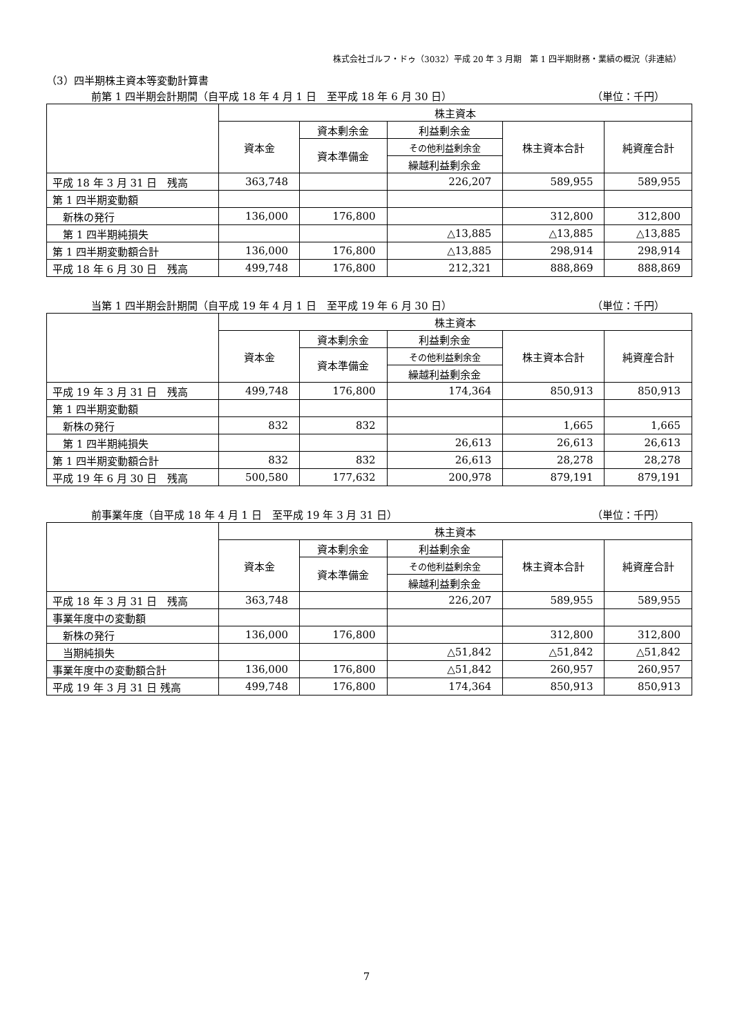株式会社ゴルフ・ドゥ（3032）平成 20 年 3 月期　第 1 四半期財務・業績の概況（非連結）
（3）四半期株主資本等変動計算書
前第 1 四半期会計期間（自平成 18 年 4 月 1 日　至平成 18 年 6 月 30 日） （単位：千円）
| | 株主資本 | | | | |
| --- | --- | --- | --- | --- | --- |
| | 資本金 | 資本剰余金 | 利益剰余金 | 株主資本合計 | 純資産合計 |
| | | 資本準備金 | その他利益剰余金 | | |
| | | | 繰越利益剰余金 | | |
| 平成 18 年 3 月 31 日 残高 | 363,748 | | 226,207 | 589,955 | 589,955 |
| 第 1 四半期変動額 | | | | | |
| 新株の発行 | 136,000 | 176,800 | | 312,800 | 312,800 |
| 第 1 四半期純損失 | | | △13,885 | △13,885 | △13,885 |
| 第 1 四半期変動額合計 | 136,000 | 176,800 | △13,885 | 298,914 | 298,914 |
| 平成 18 年 6 月 30 日 残高 | 499,748 | 176,800 | 212,321 | 888,869 | 888,869 |
当第 1 四半期会計期間（自平成 19 年 4 月 1 日　至平成 19 年 6 月 30 日） （単位：千円）
| | 株主資本 | | | | |
| --- | --- | --- | --- | --- | --- |
| | 資本金 | 資本剰余金 | 利益剰余金 | 株主資本合計 | 純資産合計 |
| | | 資本準備金 | その他利益剰余金 | | |
| | | | 繰越利益剰余金 | | |
| 平成 19 年 3 月 31 日 残高 | 499,748 | 176,800 | 174,364 | 850,913 | 850,913 |
| 第 1 四半期変動額 | | | | | |
| 新株の発行 | 832 | 832 | | 1,665 | 1,665 |
| 第 1 四半期純損失 | | | 26,613 | 26,613 | 26,613 |
| 第 1 四半期変動額合計 | 832 | 832 | 26,613 | 28,278 | 28,278 |
| 平成 19 年 6 月 30 日 残高 | 500,580 | 177,632 | 200,978 | 879,191 | 879,191 |
前事業年度（自平成 18 年 4 月 1 日　至平成 19 年 3 月 31 日） （単位：千円）
| | 株主資本 | | | | |
| --- | --- | --- | --- | --- | --- |
| | 資本金 | 資本剰余金 | 利益剰余金 | 株主資本合計 | 純資産合計 |
| | | 資本準備金 | その他利益剰余金 | | |
| | | | 繰越利益剰余金 | | |
| 平成 18 年 3 月 31 日 残高 | 363,748 | | 226,207 | 589,955 | 589,955 |
| 事業年度中の変動額 | | | | | |
| 新株の発行 | 136,000 | 176,800 | | 312,800 | 312,800 |
| 当期純損失 | | | △51,842 | △51,842 | △51,842 |
| 事業年度中の変動額合計 | 136,000 | 176,800 | △51,842 | 260,957 | 260,957 |
| 平成 19 年 3 月 31 日 残高 | 499,748 | 176,800 | 174,364 | 850,913 | 850,913 |
7